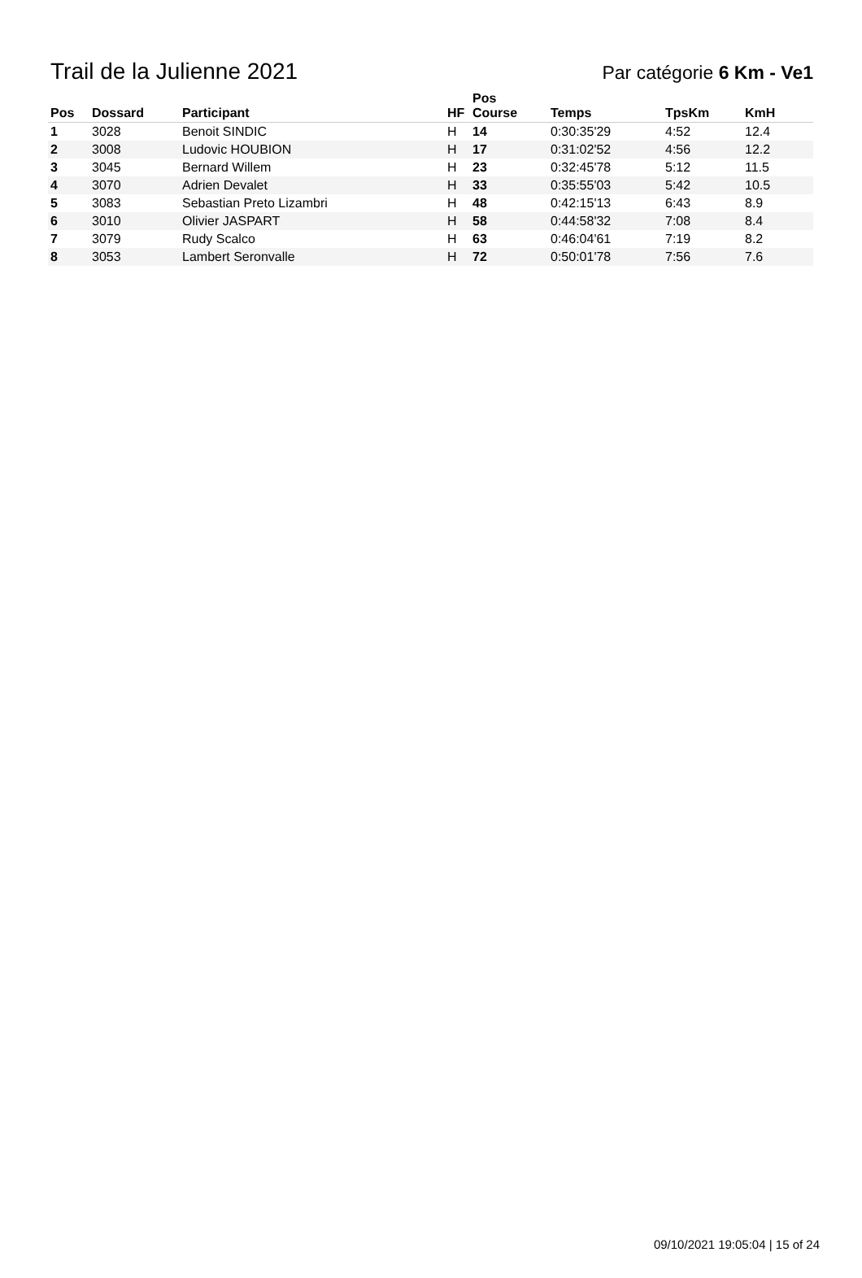Trail de la Julienne 2021
Par catégorie 6 Km - Ve1
| Pos | Dossard | Participant | HF | Pos Course | Temps | TpsKm | KmH |
| --- | --- | --- | --- | --- | --- | --- | --- |
| 1 | 3028 | Benoit SINDIC | H | 14 | 0:30:35'29 | 4:52 | 12.4 |
| 2 | 3008 | Ludovic HOUBION | H | 17 | 0:31:02'52 | 4:56 | 12.2 |
| 3 | 3045 | Bernard Willem | H | 23 | 0:32:45'78 | 5:12 | 11.5 |
| 4 | 3070 | Adrien Devalet | H | 33 | 0:35:55'03 | 5:42 | 10.5 |
| 5 | 3083 | Sebastian Preto Lizambri | H | 48 | 0:42:15'13 | 6:43 | 8.9 |
| 6 | 3010 | Olivier JASPART | H | 58 | 0:44:58'32 | 7:08 | 8.4 |
| 7 | 3079 | Rudy Scalco | H | 63 | 0:46:04'61 | 7:19 | 8.2 |
| 8 | 3053 | Lambert Seronvalle | H | 72 | 0:50:01'78 | 7:56 | 7.6 |
09/10/2021 19:05:04 | 15 of 24